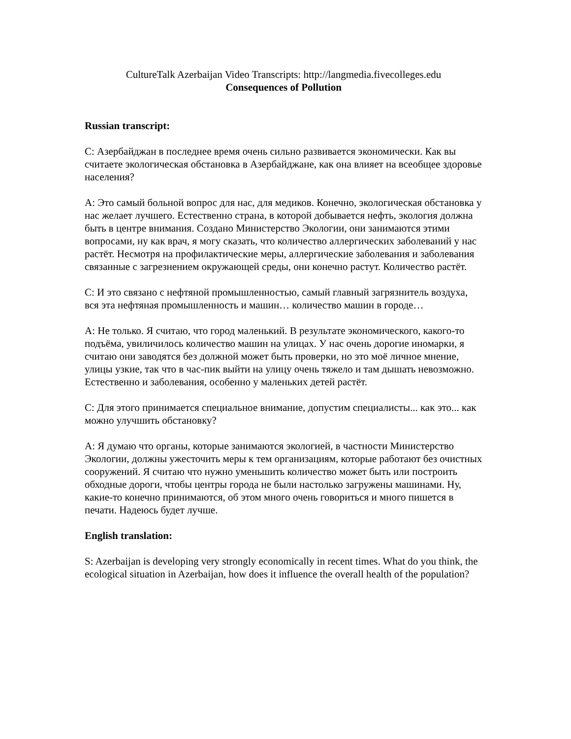CultureTalk Azerbaijan Video Transcripts: http://langmedia.fivecolleges.edu
Consequences of Pollution
Russian transcript:
С: Азербайджан в последнее время очень сильно развивается экономически. Как вы считаете экологическая обстановка в Азербайджане, как она влияет на всеобщее здоровье населения?
А: Это самый больной вопрос для нас, для медиков. Конечно, экологическая обстановка у нас желает лучшего. Естественно страна, в которой добывается нефть, экология должна быть в центре внимания. Создано Министерство Экологии, они занимаются этими вопросами, ну как врач, я могу сказать, что количество аллергических заболеваний у нас растёт. Несмотря на профилактические меры, аллергические заболевания и заболевания связанные с загрезнением окружающей среды, они конечно растут. Количество растёт.
С: И это связано с нефтяной промышленностью, самый главный загрязнитель воздуха, вся эта нефтяная промышленность и машин… количество машин в городе…
А: Не только. Я считаю, что город маленький. В результате экономического, какого-то подъёма, увиличилось количество машин на улицах. У нас очень дорогие иномарки, я считаю они заводятся без должной может быть проверки, но это моё личное мнение, улицы узкие, так что в час-пик выйти на улицу очень тяжело и там дышать невозможно. Естественно и заболевания, особенно у маленьких детей растёт.
С: Для этого принимается специальное внимание, допустим специалисты... как это... как можно улучшить обстановку?
А: Я думаю что органы, которые занимаются экологией, в частности Министерство Экологии, должны ужесточить меры к тем организациям, которые работают без очистных сооружений. Я считаю что нужно уменьшить количество может быть или построить обходные дороги, чтобы центры города не были настолько загружены машинами. Ну, какие-то конечно принимаются, об этом много очень говориться и много пишется в печати. Надеюсь будет лучше.
English translation:
S: Azerbaijan is developing very strongly economically in recent times. What do you think, the ecological situation in Azerbaijan, how does it influence the overall health of the population?